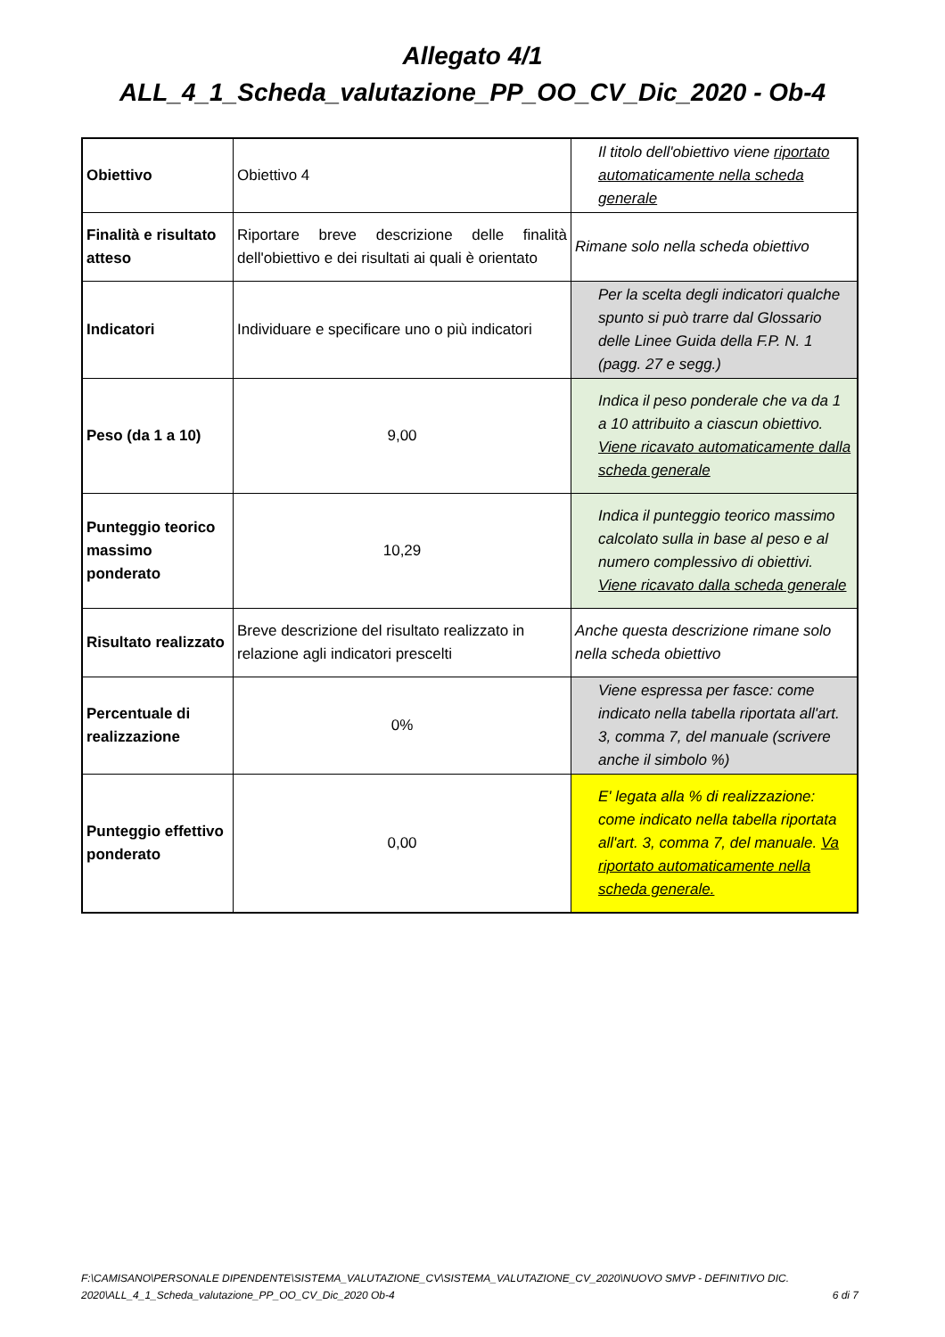Allegato 4/1
ALL_4_1_Scheda_valutazione_PP_OO_CV_Dic_2020 - Ob-4
| Obiettivo | Obiettivo 4 | Il titolo dell'obiettivo viene riportato automaticamente nella scheda generale |
| Finalità e risultato atteso | Riportare breve descrizione delle finalità dell'obiettivo e dei risultati ai quali è orientato | Rimane solo nella scheda obiettivo |
| Indicatori | Individuare e specificare uno o più indicatori | Per la scelta degli indicatori qualche spunto si può trarre dal Glossario delle Linee Guida della F.P. N. 1 (pagg. 27 e segg.) |
| Peso (da 1 a 10) | 9,00 | Indica il peso ponderale che va da 1 a 10 attribuito a ciascun obiettivo. Viene ricavato automaticamente dalla scheda generale |
| Punteggio teorico massimo ponderato | 10,29 | Indica il punteggio teorico massimo calcolato sulla in base al peso e al numero complessivo di obiettivi. Viene ricavato dalla scheda generale |
| Risultato realizzato | Breve descrizione del risultato realizzato in relazione agli indicatori prescelti | Anche questa descrizione rimane solo nella scheda obiettivo |
| Percentuale di realizzazione | 0% | Viene espressa per fasce: come indicato nella tabella riportata all'art. 3, comma 7, del manuale (scrivere anche il simbolo %) |
| Punteggio effettivo ponderato | 0,00 | E' legata alla % di realizzazione: come indicato nella tabella riportata all'art. 3, comma 7, del manuale. Va riportato automaticamente nella scheda generale. |
F:\CAMISANO\PERSONALE DIPENDENTE\SISTEMA_VALUTAZIONE_CV\SISTEMA_VALUTAZIONE_CV_2020\NUOVO SMVP - DEFINITIVO DIC. 2020\ALL_4_1_Scheda_valutazione_PP_OO_CV_Dic_2020 Ob-4
6 di 7